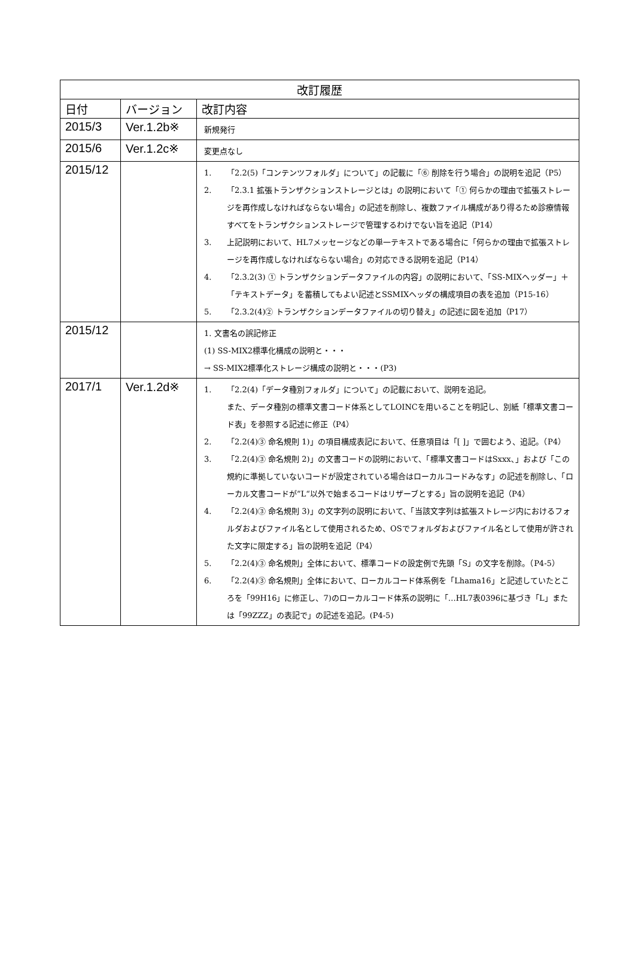| 改訂履歴 | | |
| --- | --- | --- |
| 日付 | バージョン | 改訂内容 |
| 2015/3 | Ver.1.2b※ | 新規発行 |
| 2015/6 | Ver.1.2c※ | 変更点なし |
| 2015/12 | | 1. 「2.2(5)「コンテンツフォルダ」について」の記載に「⑥ 削除を行う場合」の説明を追記（P5） 2. 「2.3.1 拡張トランザクションストレージとは」の説明において「① 何らかの理由で拡張ストレージを再作成しなければならない場合」の記述を削除し、複数ファイル構成があり得るため診療情報すべてをトランザクションストレージで管理するわけでない旨を追記（P14） 3. 上記説明において、HL7メッセージなどの単一テキストである場合に「何らかの理由で拡張ストレージを再作成しなければならない場合」の対応できる説明を追記（P14） 4. 「2.3.2(3) ① トランザクションデータファイルの内容」の説明において、「SS-MIXヘッダー」＋「テキストデータ」を蓄積してもよい記述とSSMIXヘッダの構成項目の表を追加（P15-16） 5. 「2.3.2(4)② トランザクションデータファイルの切り替え」の記述に図を追加（P17） |
| 2015/12 | | 1. 文書名の誤記修正 (1) SS-MIX2標準化構成の説明と・・・ → SS-MIX2標準化ストレージ構成の説明と・・・(P3) |
| 2017/1 | Ver.1.2d※ | 1. 「2.2(4)「データ種別フォルダ」について」の記載において、説明を追記。 また、データ種別の標準文書コード体系としてLOINCを用いることを明記し、別紙「標準文書コード表」を参照する記述に修正（P4） 2. 「2.2(4)③ 命名規則 1)」の項目構成表記において、任意項目は「[ ]」で囲むよう、追記。（P4） 3. 「2.2(4)③ 命名規則 2)」の文書コードの説明において、「標準文書コードはSxxx､」および「この規約に準拠していないコードが設定されている場合はローカルコードみなす」の記述を削除し、「ローカル文書コードが”L“以外で始まるコードはリザーブとする」旨の説明を追記（P4） 4. 「2.2(4)③ 命名規則 3)」の文字列の説明において、「当該文字列は拡張ストレージ内におけるフォルダおよびファイル名として使用されるため、OSでフォルダおよびファイル名として使用が許された文字に限定する」旨の説明を追記（P4） 5. 「2.2(4)③ 命名規則」全体において、標準コードの設定例で先頭「S」の文字を削除。（P4-5） 6. 「2.2(4)③ 命名規則」全体において、ローカルコード体系例を「Lhama16」と記述していたところを「99H16」に修正し、7)のローカルコード体系の説明に「…HL7表0396に基づき「L」または「99ZZZ」の表記で」の記述を追記。(P4-5) |